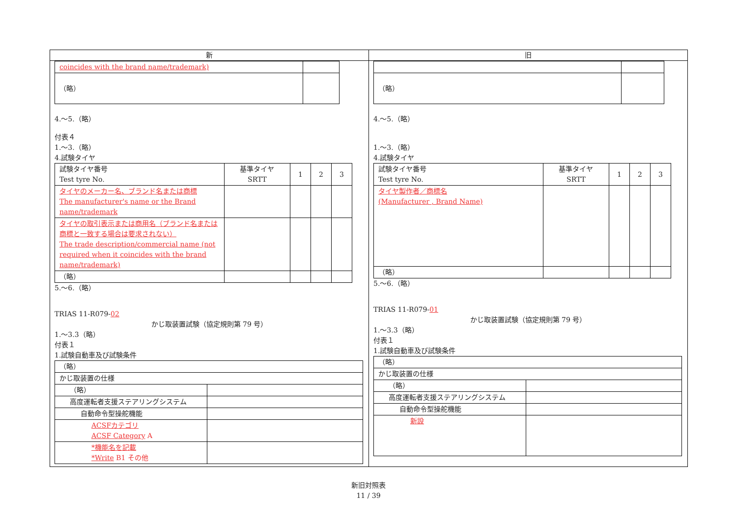新
| coincides with the brand name/trademark) | |
| （略） | |
4.～5.（略）
付表４
1.～3.（略）
4.試験タイヤ
| 試験タイヤ番号 Test tyre No. | 基準タイヤ SRTT | 1 | 2 | 3 |
| タイヤのメーカー名、ブランド名または商標 The manufacturer's name or the Brand name/trademark | | | | |
| タイヤの取引表示または商用名（ブランド名または商標と一致する場合は要求されない） The trade description/commercial name (not required when it coincides with the brand name/trademark) | | | | |
| （略） | | | | |
5.～6.（略）
TRIAS 11-R079-02
かじ取装置試験（協定規則第 79 号）
1.～3.3（略）
付表１
1.試験自動車及び試験条件
| （略） | |
| かじ取装置の仕様 | |
| （略） | |
| 高度運転者支援ステアリングシステム | |
| 自動命令型操舵機能 | |
| ACSFカテゴリ ACSF Category A | |
| *機能名を記載 *Write B1 その他 | |
旧
| （略） | |
4.～5.（略）
1.～3.（略）
4.試験タイヤ
| 試験タイヤ番号 Test tyre No. | 基準タイヤ SRTT | 1 | 2 | 3 |
| タイヤ製作者／商標名 (Manufacturer , Brand Name) | | | | |
| （略） | | | | |
5.～6.（略）
TRIAS 11-R079-01
かじ取装置試験（協定規則第 79 号）
1.～3.3（略）
付表１
1.試験自動車及び試験条件
| （略） | |
| かじ取装置の仕様 | |
| （略） | |
| 高度運転者支援ステアリングシステム | |
| 自動命令型操舵機能 | |
| 新設 | |
新旧対照表
11 / 39